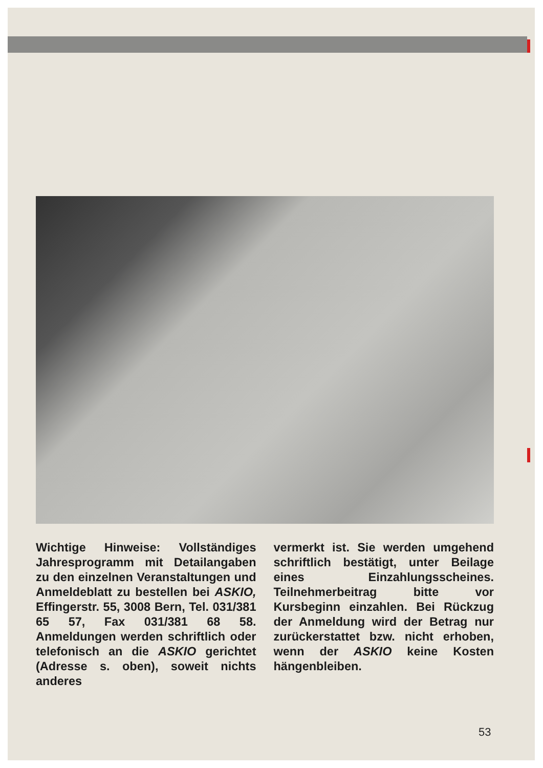Wichtige Hinweise: Vollständiges Jahresprogramm mit Detailangaben zu den einzelnen Veranstaltungen und Anmeldeblatt zu bestellen bei ASKIO, Effingerstr. 55, 3008 Bern, Tel. 031/381 65 57, Fax 031/381 68 58. Anmeldungen werden schriftlich oder telefonisch an die ASKIO gerichtet (Adresse s. oben), soweit nichts anderes
vermerkt ist. Sie werden umgehend schriftlich bestätigt, unter Beilage eines Einzahlungsscheines. Teilnehmerbeitrag bitte vor Kursbeginn einzahlen. Bei Rückzug der Anmeldung wird der Betrag nur zurückerstattet bzw. nicht erhoben, wenn der ASKIO keine Kosten hängenbleiben.
53